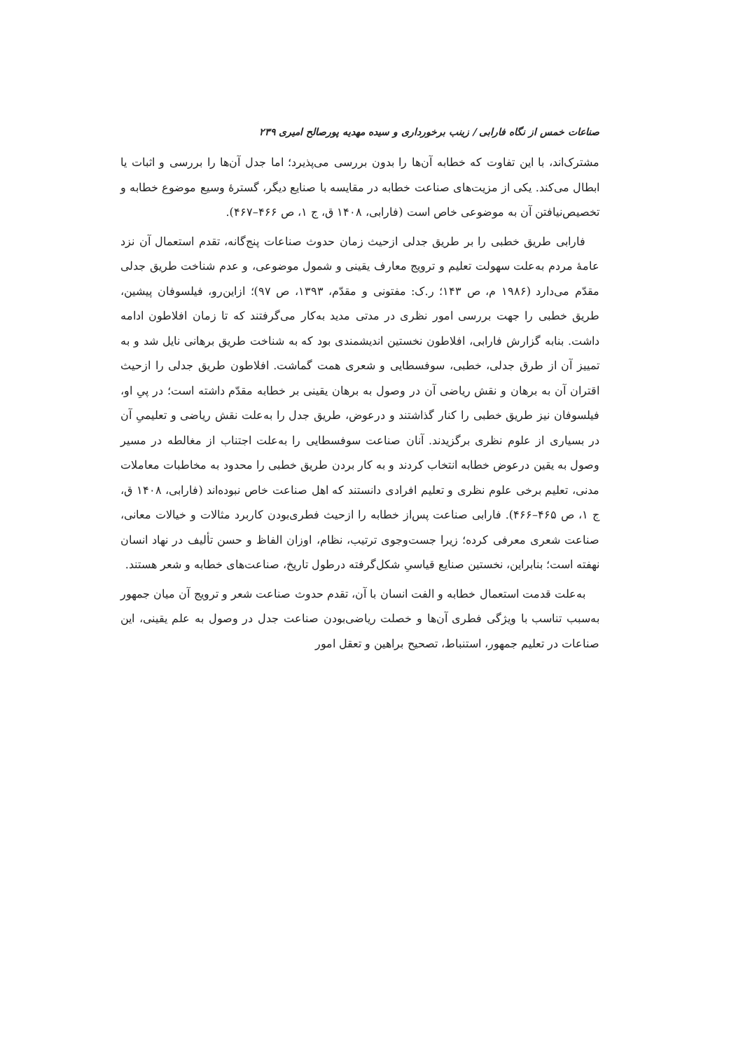صناعات خمس از نگاه فارابی / زینب برخورداری و سیده مهدیه پورصالح امیری ۲۳۹
مشترک‌اند، با این تفاوت که خطابه آن‌ها را بدون بررسی می‌پذیرد؛ اما جدل آن‌ها را بررسی و اثبات یا ابطال می‌کند. یکی از مزیت‌های صناعت خطابه در مقایسه با صنایع دیگر، گسترهٔ وسیع موضوع خطابه و تخصیص‌نیافتن آن به موضوعی خاص است (فارابی، ۱۴۰۸ ق، ج ۱، ص ۴۶۶–۴۶۷).
فارابی طریق خطبی را بر طریق جدلی ازحیث زمان حدوث صناعات پنج‌گانه، تقدم استعمال آن نزد عامهٔ مردم به‌علت سهولت تعلیم و ترویج معارف یقینی و شمول موضوعی، و عدم شناخت طریق جدلی مقدّم می‌دارد (۱۹۸۶ م، ص ۱۴۳؛ ر.ک: مفتونی و مقدّم، ۱۳۹۳، ص ۹۷)؛ ازاین‌رو، فیلسوفان پیشین، طریق خطبی را جهت بررسی امور نظری در مدتی مدید به‌کار می‌گرفتند که تا زمان افلاطون ادامه داشت. بنابه گزارش فارابی، افلاطون نخستین اندیشمندی بود که به شناخت طریق برهانی نایل شد و به تمییز آن از طرق جدلی، خطبی، سوفسطایی و شعری همت گماشت. افلاطون طریق جدلی را ازحیث اقتران آن به برهان و نقش ریاضی آن در وصول به برهان یقینی بر خطابه مقدّم داشته است؛ در پیِ او، فیلسوفان نیز طریق خطبی را کنار گذاشتند و درعوض، طریق جدل را به‌علت نقش ریاضی و تعلیمیِ آن در بسیاری از علوم نظری برگزیدند. آنان صناعت سوفسطایی را به‌علت اجتناب از مغالطه در مسیر وصول به یقین درعوض خطابه انتخاب کردند و به کار بردن طریق خطبی را محدود به مخاطبات معاملات مدنی، تعلیم برخی علوم نظری و تعلیم افرادی دانستند که اهل صناعت خاص نبوده‌اند (فارابی، ۱۴۰۸ ق، ج ۱، ص ۴۶۵–۴۶۶). فارابی صناعت پس‌از خطابه را ازحیث فطری‌بودن کاربرد مثالات و خیالات معانی، صناعت شعری معرفی کرده؛ زیرا جست‌وجوی ترتیب، نظام، اوزان الفاظ و حسن تألیف در نهاد انسان نهفته است؛ بنابراین، نخستین صنایع قیاسیِ شکل‌گرفته درطول تاریخ، صناعت‌های خطابه و شعر هستند.
به‌علت قدمت استعمال خطابه و الفت انسان با آن، تقدم حدوث صناعت شعر و ترویج آن میان جمهور به‌سبب تناسب با ویژگی فطری آن‌ها و خصلت ریاضی‌بودن صناعت جدل در وصول به علم یقینی، این صناعات در تعلیم جمهور، استنباط، تصحیح براهین و تعقل امور